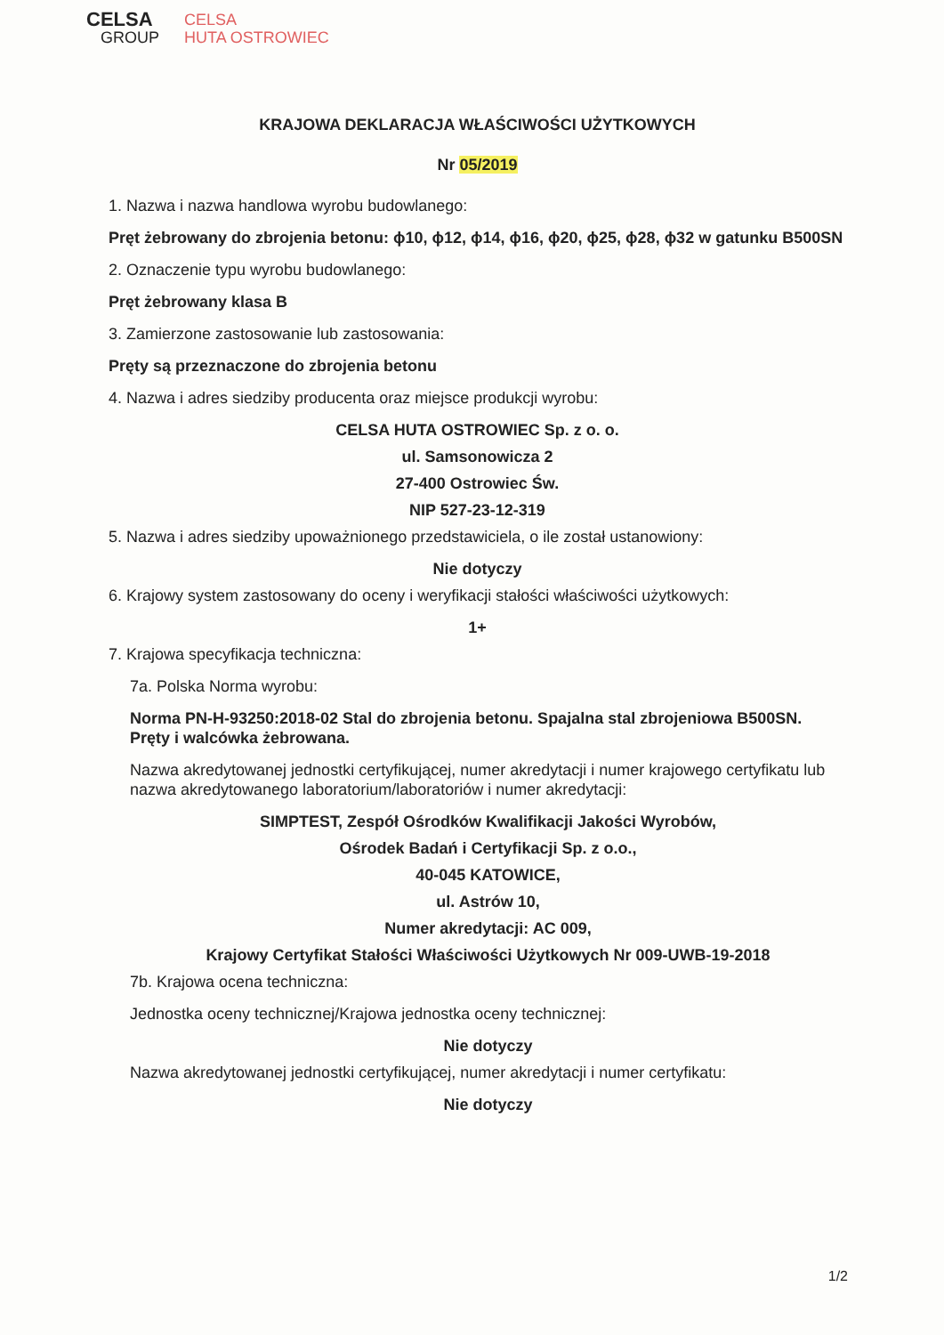CELSA
GROUP
CELSA
HUTA OSTROWIEC
KRAJOWA DEKLARACJA WŁAŚCIWOŚCI UŻYTKOWYCH
Nr 05/2019
1. Nazwa i nazwa handlowa wyrobu budowlanego:
Pręt żebrowany do zbrojenia betonu: ϕ10, ϕ12, ϕ14, ϕ16, ϕ20, ϕ25, ϕ28, ϕ32 w gatunku B500SN
2. Oznaczenie typu wyrobu budowlanego:
Pręt żebrowany klasa B
3. Zamierzone zastosowanie lub zastosowania:
Pręty są przeznaczone do zbrojenia betonu
4. Nazwa i adres siedziby producenta oraz miejsce produkcji wyrobu:
CELSA HUTA OSTROWIEC Sp. z o. o.
ul. Samsonowicza 2
27-400 Ostrowiec Św.
NIP 527-23-12-319
5. Nazwa i adres siedziby upoważnionego przedstawiciela, o ile został ustanowiony:
Nie dotyczy
6. Krajowy system zastosowany do oceny i weryfikacji stałości właściwości użytkowych:
1+
7. Krajowa specyfikacja techniczna:
7a. Polska Norma wyrobu:
Norma PN-H-93250:2018-02 Stal do zbrojenia betonu. Spajalna stal zbrojeniowa B500SN. Pręty i walcówka żebrowana.
Nazwa akredytowanej jednostki certyfikującej, numer akredytacji i numer krajowego certyfikatu lub nazwa akredytowanego laboratorium/laboratoriów i numer akredytacji:
SIMPTEST, Zespół Ośrodków Kwalifikacji Jakości Wyrobów,
Ośrodek Badań i Certyfikacji Sp. z o.o.,
40-045 KATOWICE,
ul. Astrów 10,
Numer akredytacji: AC 009,
Krajowy Certyfikat Stałości Właściwości Użytkowych Nr 009-UWB-19-2018
7b. Krajowa ocena techniczna:
Jednostka oceny technicznej/Krajowa jednostka oceny technicznej:
Nie dotyczy
Nazwa akredytowanej jednostki certyfikującej, numer akredytacji i numer certyfikatu:
Nie dotyczy
1/2